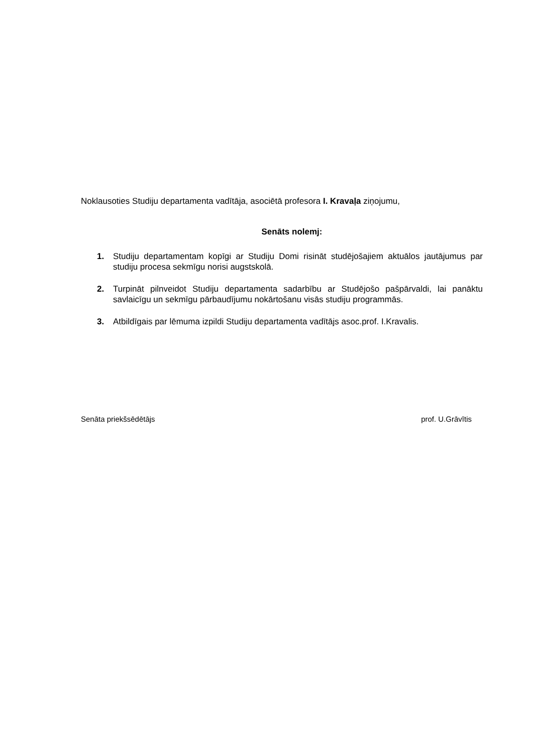Noklausoties Studiju departamenta vadītāja, asociētā profesora I. Kravaļa ziņojumu,
Senāts nolemj:
1. Studiju departamentam kopīgi ar Studiju Domi risināt studējošajiem aktuālos jautājumus par studiju procesa sekmīgu norisi augstskolā.
2. Turpināt pilnveidot Studiju departamenta sadarbību ar Studējošo pašpārvaldi, lai panāktu savlaicīgu un sekmīgu pārbaudījumu nokārtošanu visās studiju programmās.
3. Atbildīgais par lēmuma izpildi Studiju departamenta vadītājs asoc.prof. I.Kravalis.
Senāta priekšsēdētājs prof. U.Grāvītis